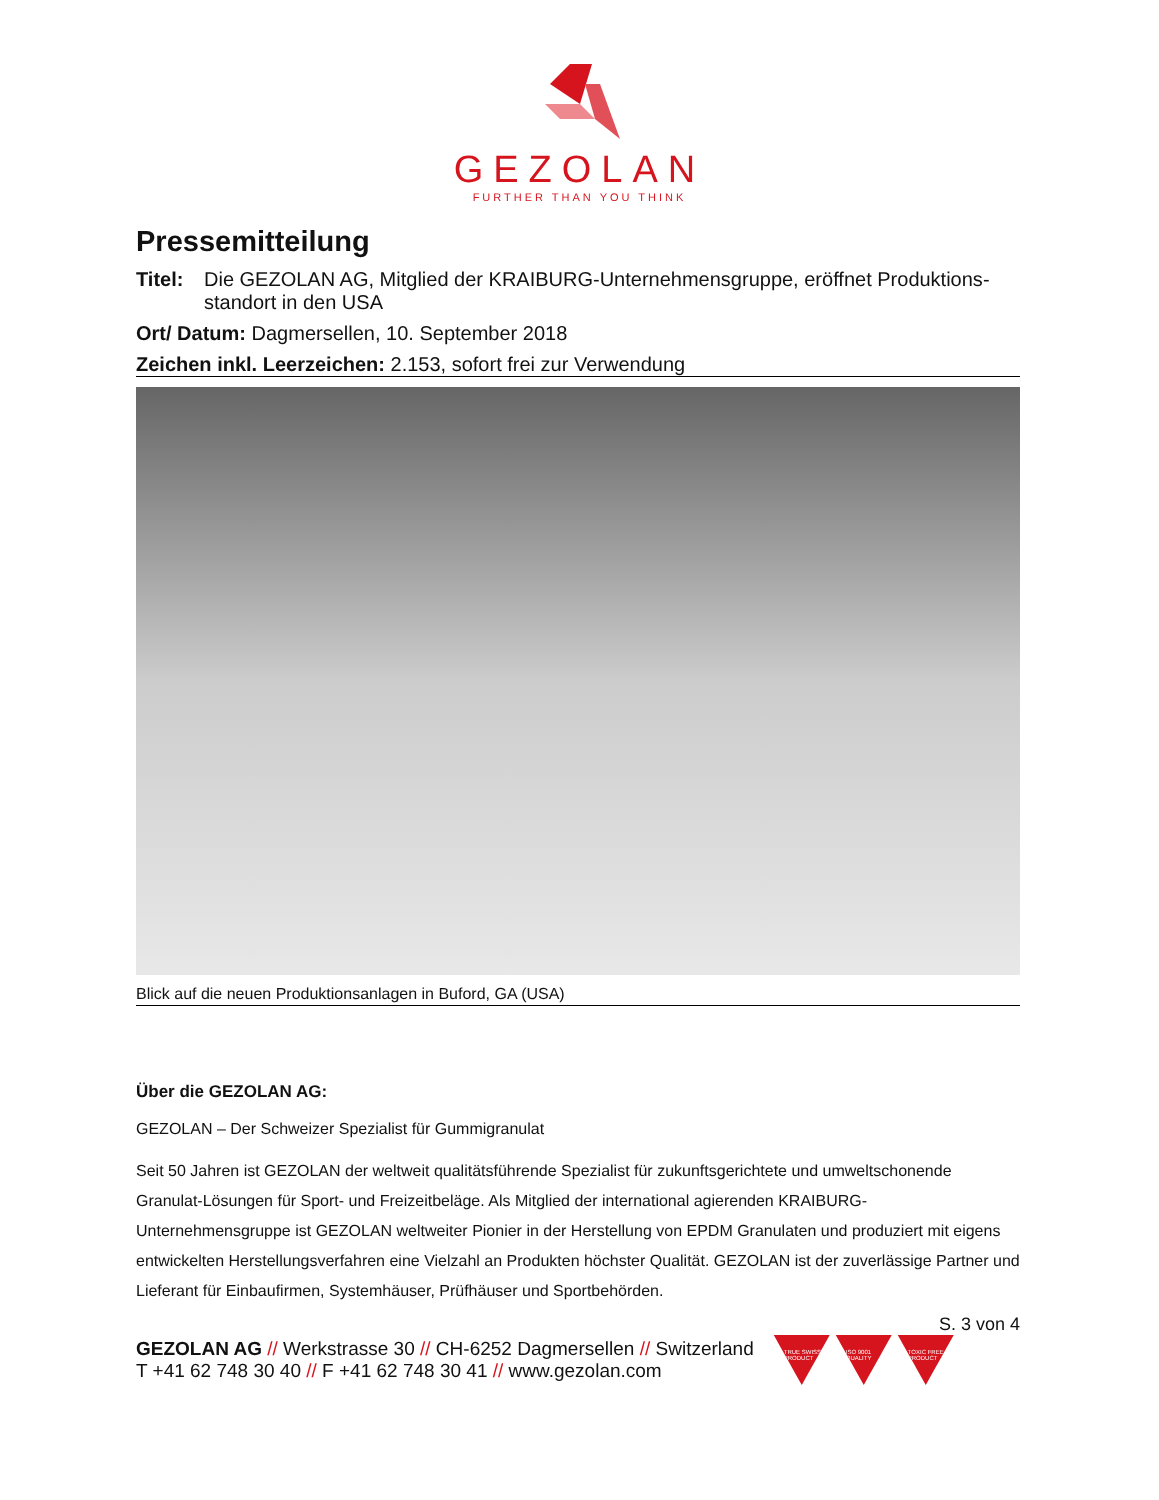GEZOLAN
FURTHER THAN YOU THINK
Pressemitteilung
Titel: Die GEZOLAN AG, Mitglied der KRAIBURG-Unternehmensgruppe, eröffnet Produktions­standort in den USA
Ort/ Datum: Dagmersellen, 10. September 2018
Zeichen inkl. Leerzeichen: 2.153, sofort frei zur Verwendung
Blick auf die neuen Produktionsanlagen in Buford, GA (USA)
Über die GEZOLAN AG:
GEZOLAN – Der Schweizer Spezialist für Gummigranulat
Seit 50 Jahren ist GEZOLAN der weltweit qualitätsführende Spezialist für zukunftsgerichtete und umweltschonende Granulat-Lösungen für Sport- und Freizeitbeläge. Als Mitglied der international agierenden KRAIBURG-Unternehmensgruppe ist GEZOLAN weltweiter Pionier in der Herstellung von EPDM Granulaten und produziert mit eigens entwickelten Herstellungsverfahren eine Vielzahl an Produkten höchster Qualität. GEZOLAN ist der zuverlässige Partner und Lieferant für Einbaufirmen, Systemhäuser, Prüfhäuser und Sportbehörden.
S. 3 von 4
GEZOLAN AG // Werkstrasse 30 // CH-6252 Dagmersellen // Switzerland
T +41 62 748 30 40 // F +41 62 748 30 41 // www.gezolan.com
TRUE SWISS PRODUCT
ISO 9001 QUALITY
TOXIC FREE PRODUCT